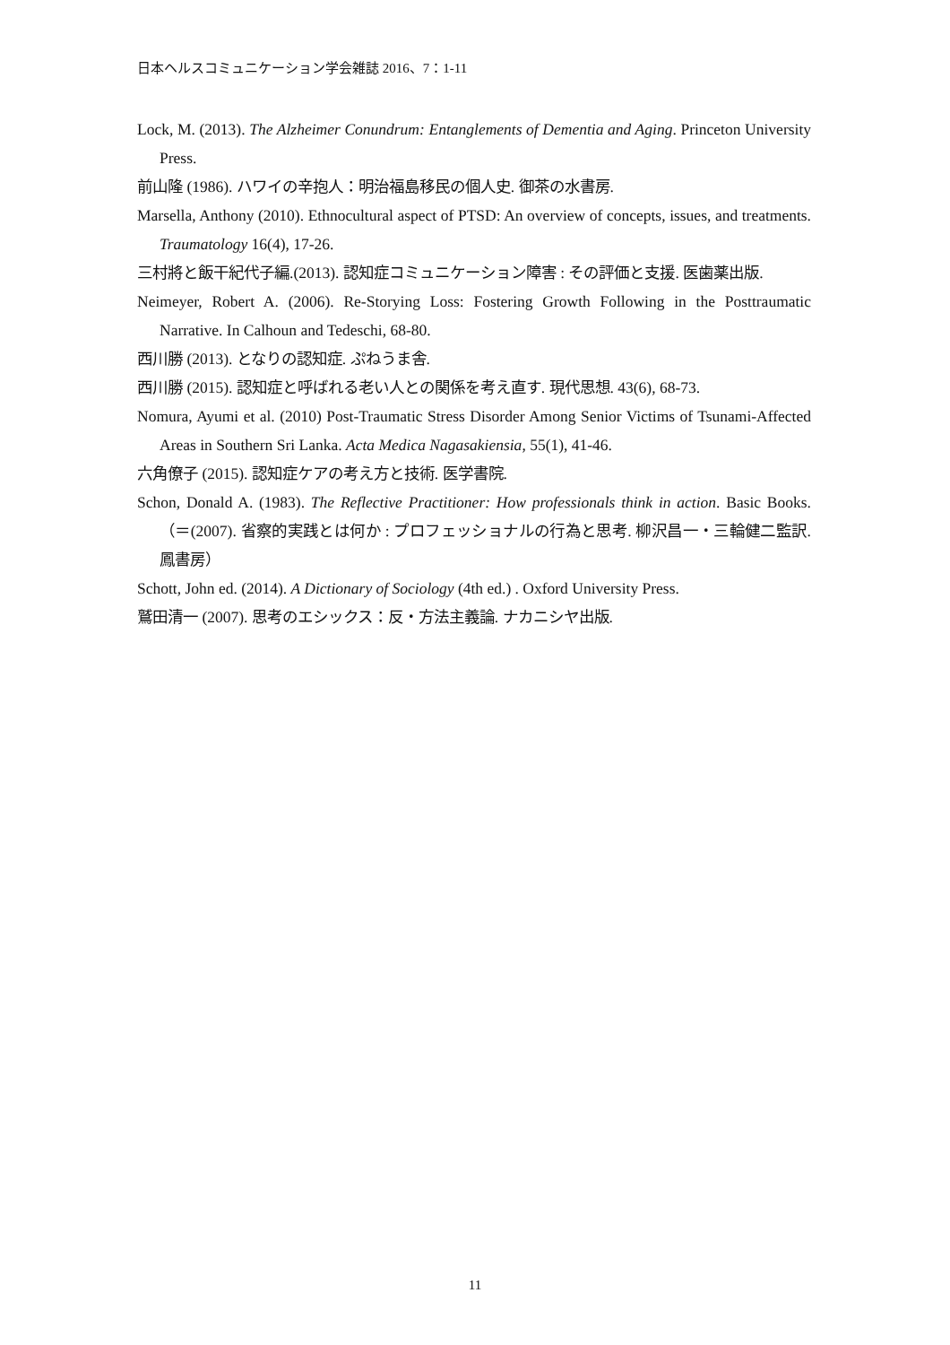日本ヘルスコミュニケーション学会雑誌 2016、7：1-11
Lock, M. (2013). The Alzheimer Conundrum: Entanglements of Dementia and Aging. Princeton University Press.
前山隆 (1986). ハワイの辛抱人：明治福島移民の個人史. 御茶の水書房.
Marsella, Anthony (2010). Ethnocultural aspect of PTSD: An overview of concepts, issues, and treatments. Traumatology 16(4), 17-26.
三村將と飯干紀代子編.(2013). 認知症コミュニケーション障害 : その評価と支援. 医歯薬出版.
Neimeyer, Robert A. (2006). Re-Storying Loss: Fostering Growth Following in the Posttraumatic Narrative. In Calhoun and Tedeschi, 68-80.
西川勝 (2013). となりの認知症. ぷねうま舎.
西川勝 (2015). 認知症と呼ばれる老い人との関係を考え直す. 現代思想. 43(6), 68-73.
Nomura, Ayumi et al. (2010) Post-Traumatic Stress Disorder Among Senior Victims of Tsunami-Affected Areas in Southern Sri Lanka. Acta Medica Nagasakiensia, 55(1), 41-46.
六角僚子 (2015). 認知症ケアの考え方と技術. 医学書院.
Schon, Donald A. (1983). The Reflective Practitioner: How professionals think in action. Basic Books.（＝(2007). 省察的実践とは何か : プロフェッショナルの行為と思考. 柳沢昌一・三輪健二監訳. 鳳書房）
Schott, John ed. (2014). A Dictionary of Sociology (4th ed.) . Oxford University Press.
鷲田清一 (2007). 思考のエシックス：反・方法主義論. ナカニシヤ出版.
11